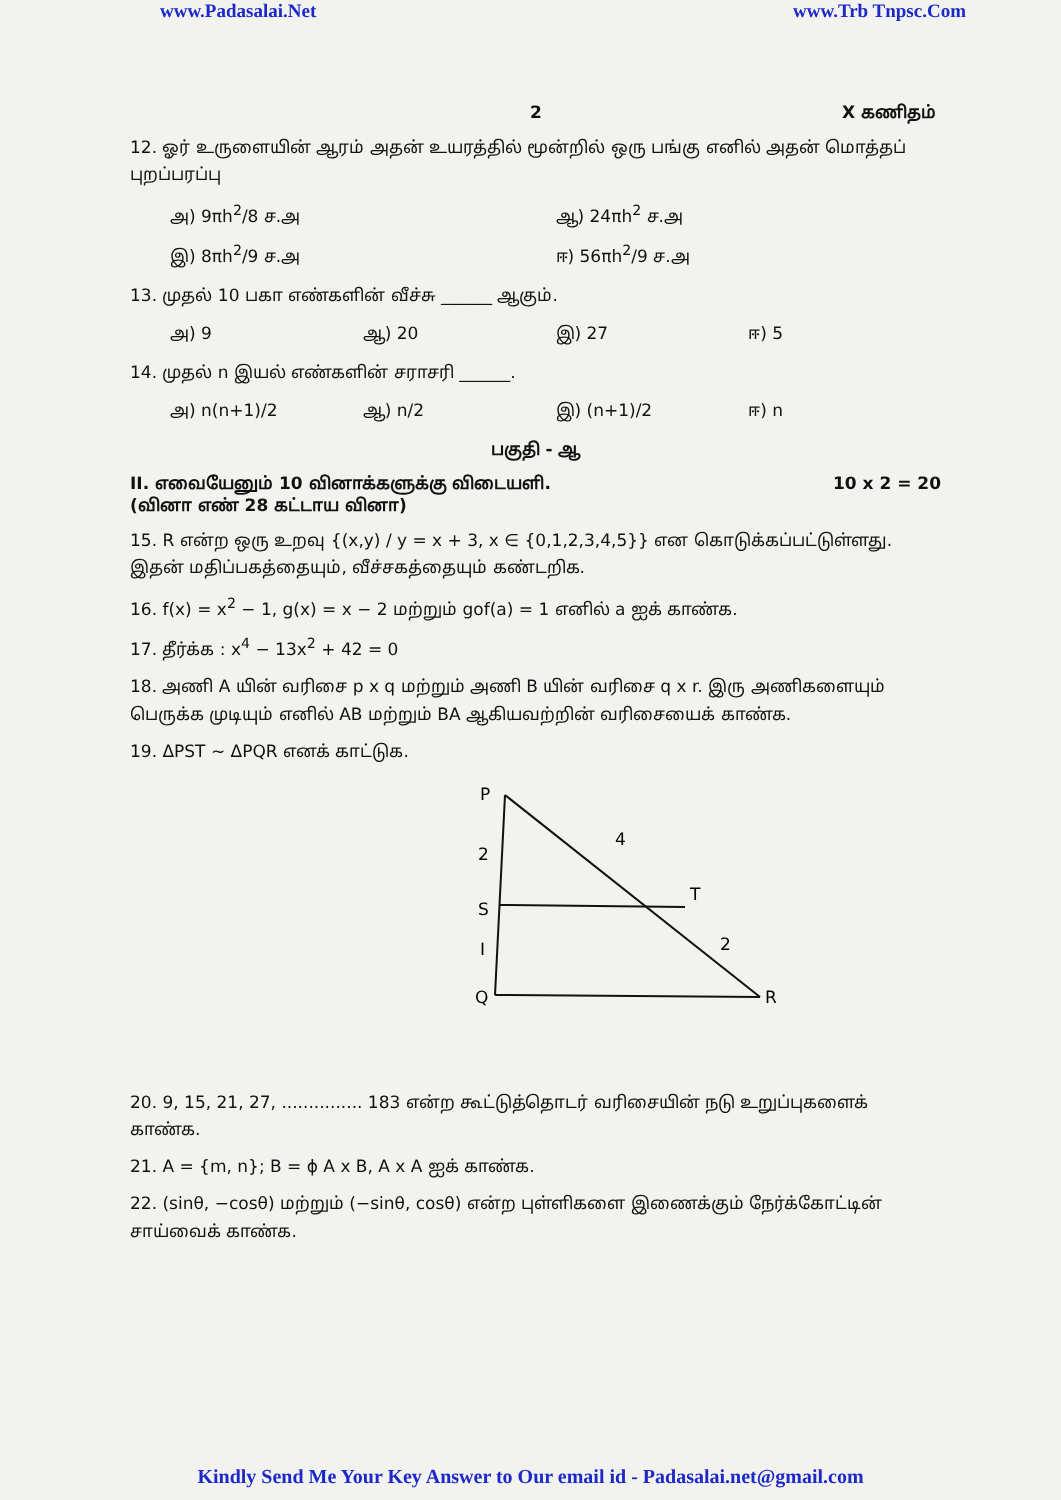www.Padasalai.Net www.Trb Tnpsc.Com
2 X கணிதம்
12. ஓர் உருளையின் ஆரம் அதன் உயரத்தில் மூன்றில் ஒரு பங்கு எனில் அதன் மொத்தப் புறப்பரப்பு
அ) 9πh<sup>2</sup>/8 ச.அ ஆ) 24πh<sup>2</sup> ச.அ
இ) 8πh<sup>2</sup>/9 ச.அ ஈ) 56πh<sup>2</sup>/9 ச.அ
13. முதல் 10 பகா எண்களின் வீச்சு ______ ஆகும்.
அ) 9 ஆ) 20 இ) 27 ஈ) 5
14. முதல் n இயல் எண்களின் சராசரி ______.
அ) n(n+1)/2 ஆ) n/2 இ) (n+1)/2 ஈ) n
பகுதி - ஆ
II. எவையேனும் 10 வினாக்களுக்கு விடையளி.
(வினா எண் 28 கட்டாய வினா) 10 x 2 = 20
15. R என்ற ஒரு உறவு {(x,y) / y = x + 3, x ∈ {0,1,2,3,4,5}} என கொடுக்கப்பட்டுள்ளது. இதன் மதிப்பகத்தையும், வீச்சகத்தையும் கண்டறிக.
16. f(x) = x<sup>2</sup> − 1, g(x) = x − 2 மற்றும் gof(a) = 1 எனில் a ஐக் காண்க.
17. தீர்க்க : x<sup>4</sup> − 13x<sup>2</sup> + 42 = 0
18. அணி A யின் வரிசை p x q மற்றும் அணி B யின் வரிசை q x r. இரு அணிகளையும் பெருக்க முடியும் எனில் AB மற்றும் BA ஆகியவற்றின் வரிசையைக் காண்க.
19. ΔPST ~ ΔPQR எனக் காட்டுக.
P
4
2
S
T
I
2
Q
R
20. 9, 15, 21, 27, ............... 183 என்ற கூட்டுத்தொடர் வரிசையின் நடு உறுப்புகளைக் காண்க.
21. A = {m, n}; B = ϕ A x B, A x A ஐக் காண்க.
22. (sinθ, −cosθ) மற்றும் (−sinθ, cosθ) என்ற புள்ளிகளை இணைக்கும் நேர்க்கோட்டின் சாய்வைக் காண்க.
Kindly Send Me Your Key Answer to Our email id - Padasalai.net@gmail.com